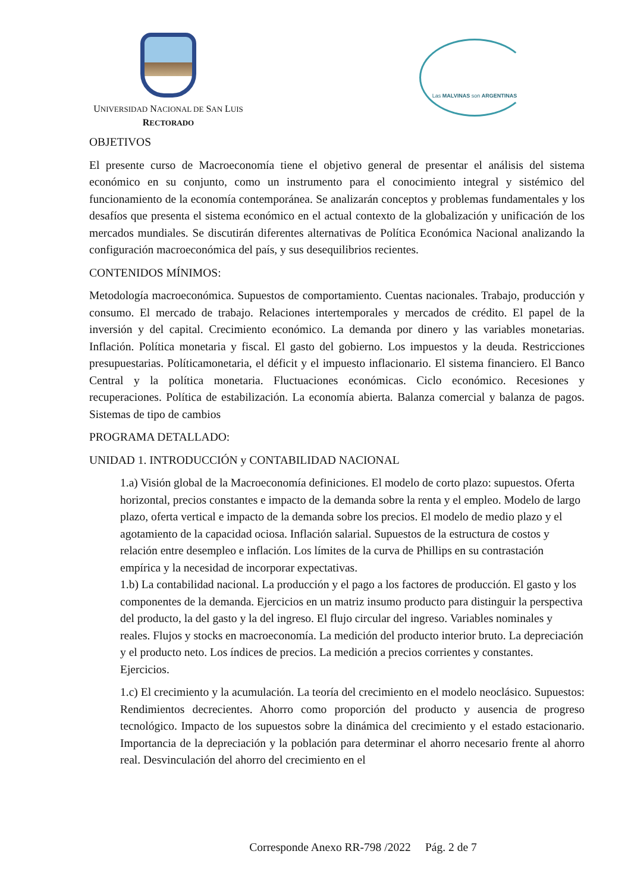UNIVERSIDAD NACIONAL DE SAN LUIS
RECTORADO
Las MALVINAS son ARGENTINAS
OBJETIVOS
El presente curso de Macroeconomía tiene el objetivo general de presentar el análisis del sistema económico en su conjunto, como un instrumento para el conocimiento integral y sistémico del funcionamiento de la economía contemporánea. Se analizarán conceptos y problemas fundamentales y los desafíos que presenta el sistema económico en el actual contexto de la globalización y unificación de los mercados mundiales. Se discutirán diferentes alternativas de Política Económica Nacional analizando la configuración macroeconómica del país, y sus desequilibrios recientes.
CONTENIDOS MÍNIMOS:
Metodología macroeconómica. Supuestos de comportamiento. Cuentas nacionales. Trabajo, producción y consumo. El mercado de trabajo. Relaciones intertemporales y mercados de crédito. El papel de la inversión y del capital. Crecimiento económico. La demanda por dinero y las variables monetarias. Inflación. Política monetaria y fiscal. El gasto del gobierno. Los impuestos y la deuda. Restricciones presupuestarias. Políticamonetaria, el déficit y el impuesto inflacionario. El sistema financiero. El Banco Central y la política monetaria. Fluctuaciones económicas. Ciclo económico. Recesiones y recuperaciones. Política de estabilización. La economía abierta. Balanza comercial y balanza de pagos. Sistemas de tipo de cambios
PROGRAMA DETALLADO:
UNIDAD 1. INTRODUCCIÓN y CONTABILIDAD NACIONAL
1.a) Visión global de la Macroeconomía definiciones. El modelo de corto plazo: supuestos. Oferta horizontal, precios constantes e impacto de la demanda sobre la renta y el empleo. Modelo de largo plazo, oferta vertical e impacto de la demanda sobre los precios. El modelo de medio plazo y el agotamiento de la capacidad ociosa. Inflación salarial. Supuestos de la estructura de costos y relación entre desempleo e inflación. Los límites de la curva de Phillips en su contrastación empírica y la necesidad de incorporar expectativas.
1.b) La contabilidad nacional. La producción y el pago a los factores de producción. El gasto y los componentes de la demanda. Ejercicios en un matriz insumo producto para distinguir la perspectiva del producto, la del gasto y la del ingreso. El flujo circular del ingreso. Variables nominales y reales. Flujos y stocks en macroeconomía. La medición del producto interior bruto. La depreciación y el producto neto. Los índices de precios. La medición a precios corrientes y constantes. Ejercicios.
1.c) El crecimiento y la acumulación. La teoría del crecimiento en el modelo neoclásico. Supuestos: Rendimientos decrecientes. Ahorro como proporción del producto y ausencia de progreso tecnológico. Impacto de los supuestos sobre la dinámica del crecimiento y el estado estacionario. Importancia de la depreciación y la población para determinar el ahorro necesario frente al ahorro real. Desvinculación del ahorro del crecimiento en el
Corresponde Anexo RR-798 /2022 Pág. 2 de 7